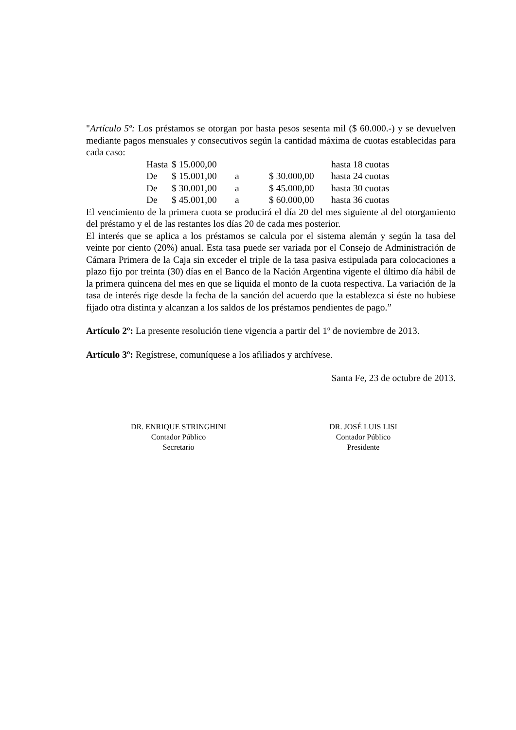"Artículo 5º: Los préstamos se otorgan por hasta pesos sesenta mil ($ 60.000.-) y se devuelven mediante pagos mensuales y consecutivos según la cantidad máxima de cuotas establecidas para cada caso:
| Hasta | $ 15.000,00 | | | hasta 18 cuotas |
| De | $ 15.001,00 | a | $ 30.000,00 | hasta 24 cuotas |
| De | $ 30.001,00 | a | $ 45.000,00 | hasta 30 cuotas |
| De | $ 45.001,00 | a | $ 60.000,00 | hasta 36 cuotas |
El vencimiento de la primera cuota se producirá el día 20 del mes siguiente al del otorgamiento del préstamo y el de las restantes los días 20 de cada mes posterior.
El interés que se aplica a los préstamos se calcula por el sistema alemán y según la tasa del veinte por ciento (20%) anual. Esta tasa puede ser variada por el Consejo de Administración de Cámara Primera de la Caja sin exceder el triple de la tasa pasiva estipulada para colocaciones a plazo fijo por treinta (30) días en el Banco de la Nación Argentina vigente el último día hábil de la primera quincena del mes en que se liquida el monto de la cuota respectiva. La variación de la tasa de interés rige desde la fecha de la sanción del acuerdo que la establezca si éste no hubiese fijado otra distinta y alcanzan a los saldos de los préstamos pendientes de pago.”
Artículo 2º: La presente resolución tiene vigencia a partir del 1º de noviembre de 2013.
Artículo 3º: Regístrese, comuníquese a los afiliados y archívese.
Santa Fe, 23 de octubre de 2013.
DR. ENRIQUE STRINGHINI
Contador Público
Secretario
DR. JOSÉ LUIS LISI
Contador Público
Presidente